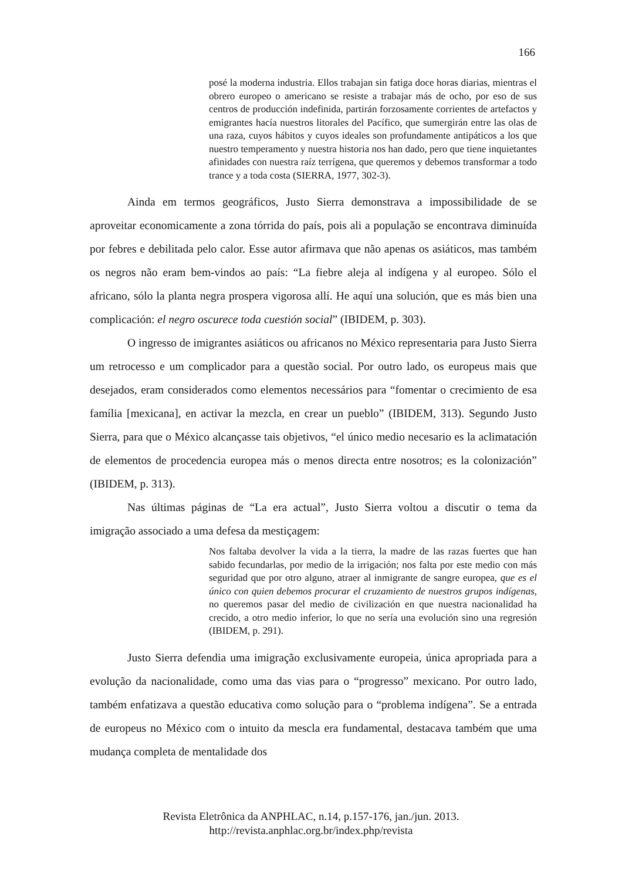166
posé la moderna industria. Ellos trabajan sin fatiga doce horas diarias, mientras el obrero europeo o americano se resiste a trabajar más de ocho, por eso de sus centros de producción indefinida, partirán forzosamente corrientes de artefactos y emigrantes hacía nuestros litorales del Pacífico, que sumergirán entre las olas de una raza, cuyos hábitos y cuyos ideales son profundamente antipáticos a los que nuestro temperamento y nuestra historia nos han dado, pero que tiene inquietantes afinidades con nuestra raíz terrígena, que queremos y debemos transformar a todo trance y a toda costa (SIERRA, 1977, 302-3).
Ainda em termos geográficos, Justo Sierra demonstrava a impossibilidade de se aproveitar economicamente a zona tórrida do país, pois ali a população se encontrava diminuída por febres e debilitada pelo calor. Esse autor afirmava que não apenas os asiáticos, mas também os negros não eram bem-vindos ao país: “La fiebre aleja al indígena y al europeo. Sólo el africano, sólo la planta negra prospera vigorosa allí. He aquí una solución, que es más bien una complicación: el negro oscurece toda cuestión social” (IBIDEM, p. 303).
O ingresso de imigrantes asiáticos ou africanos no México representaria para Justo Sierra um retrocesso e um complicador para a questão social. Por outro lado, os europeus mais que desejados, eram considerados como elementos necessários para “fomentar o crecimiento de esa família [mexicana], en activar la mezcla, en crear un pueblo” (IBIDEM, 313). Segundo Justo Sierra, para que o México alcançasse tais objetivos, “el único medio necesario es la aclimatación de elementos de procedencia europea más o menos directa entre nosotros; es la colonización” (IBIDEM, p. 313).
Nas últimas páginas de “La era actual”, Justo Sierra voltou a discutir o tema da imigração associado a uma defesa da mestiçagem:
Nos faltaba devolver la vida a la tierra, la madre de las razas fuertes que han sabido fecundarlas, por medio de la irrigación; nos falta por este medio con más seguridad que por otro alguno, atraer al inmigrante de sangre europea, que es el único con quien debemos procurar el cruzamiento de nuestros grupos indígenas, no queremos pasar del medio de civilización en que nuestra nacionalidad ha crecido, a otro medio inferior, lo que no sería una evolución sino una regresión (IBIDEM, p. 291).
Justo Sierra defendia uma imigração exclusivamente europeia, única apropriada para a evolução da nacionalidade, como uma das vias para o “progresso” mexicano. Por outro lado, também enfatizava a questão educativa como solução para o “problema indígena”. Se a entrada de europeus no México com o intuito da mescla era fundamental, destacava também que uma mudança completa de mentalidade dos
Revista Eletrônica da ANPHLAC, n.14, p.157-176, jan./jun. 2013.
http://revista.anphlac.org.br/index.php/revista